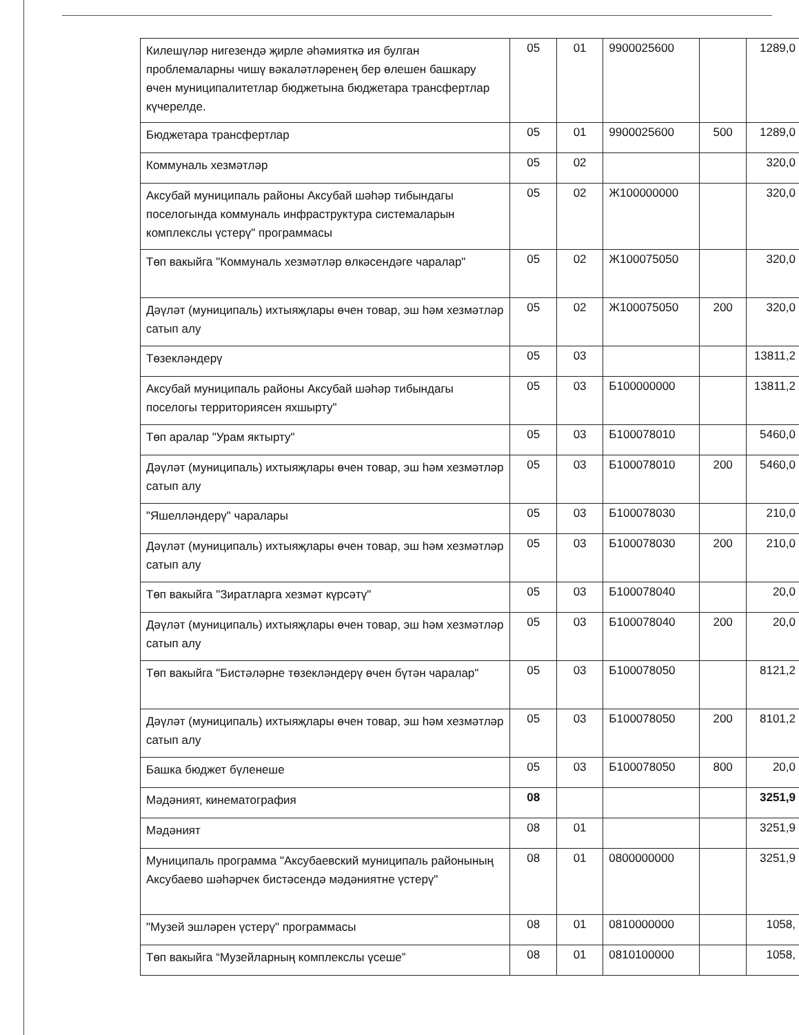| Килешүләр нигезендә җирле әһәмияткә ия булган проблемаларны чишү вәкаләтләренең бер өлешен башкару өчен муниципалитетлар бюджетына бюджетара трансфертлар күчерелде. | 05 | 01 | 9900025600 | | 1289,0 |
| Бюджетара трансфертлар | 05 | 01 | 9900025600 | 500 | 1289,0 |
| Коммуналь хезмәтләр | 05 | 02 | | | 320,0 |
| Аксубай муниципаль районы Аксубай шәһәр тибындагы поселогында коммуналь инфраструктура системаларын комплекслы үстерү" программасы | 05 | 02 | Ж100000000 | | 320,0 |
| Төп вакыйга "Коммуналь хезмәтләр өлкәсендәге чаралар" | 05 | 02 | Ж100075050 | | 320,0 |
| Дәүләт (муниципаль) ихтыяҗлары өчен товар, эш һәм хезмәтләр сатып алу | 05 | 02 | Ж100075050 | 200 | 320,0 |
| Төзекләндерү | 05 | 03 | | | 13811,2 |
| Аксубай муниципаль районы Аксубай шәһәр тибындагы поселогы территориясен яхшырту" | 05 | 03 | Б100000000 | | 13811,2 |
| Төп аралар "Урам яктырту" | 05 | 03 | Б100078010 | | 5460,0 |
| Дәүләт (муниципаль) ихтыяҗлары өчен товар, эш һәм хезмәтләр сатып алу | 05 | 03 | Б100078010 | 200 | 5460,0 |
| "Яшелләндерү" чаралары | 05 | 03 | Б100078030 | | 210,0 |
| Дәүләт (муниципаль) ихтыяҗлары өчен товар, эш һәм хезмәтләр сатып алу | 05 | 03 | Б100078030 | 200 | 210,0 |
| Төп вакыйга "Зиратларга хезмәт күрсәтү" | 05 | 03 | Б100078040 | | 20,0 |
| Дәүләт (муниципаль) ихтыяҗлары өчен товар, эш һәм хезмәтләр сатып алу | 05 | 03 | Б100078040 | 200 | 20,0 |
| Төп вакыйга "Бистәләрне төзекләндерү өчен бүтән чаралар" | 05 | 03 | Б100078050 | | 8121,2 |
| Дәүләт (муниципаль) ихтыяҗлары өчен товар, эш һәм хезмәтләр сатып алу | 05 | 03 | Б100078050 | 200 | 8101,2 |
| Башка бюджет бүленеше | 05 | 03 | Б100078050 | 800 | 20,0 |
| Мәдәният, кинематография | 08 | | | | 3251,9 |
| Мәдәният | 08 | 01 | | | 3251,9 |
| Муниципаль программа "Аксубаевский муниципаль районының Аксубаево шәһәрчек бистәсендә мәдәниятне үстерү" | 08 | 01 | 0800000000 | | 3251,9 |
| "Музей эшләрен үстерү" программасы | 08 | 01 | 0810000000 | | 1058, |
| Төп вакыйга “Музейларның комплекслы үсеше” | 08 | 01 | 0810100000 | | 1058, |